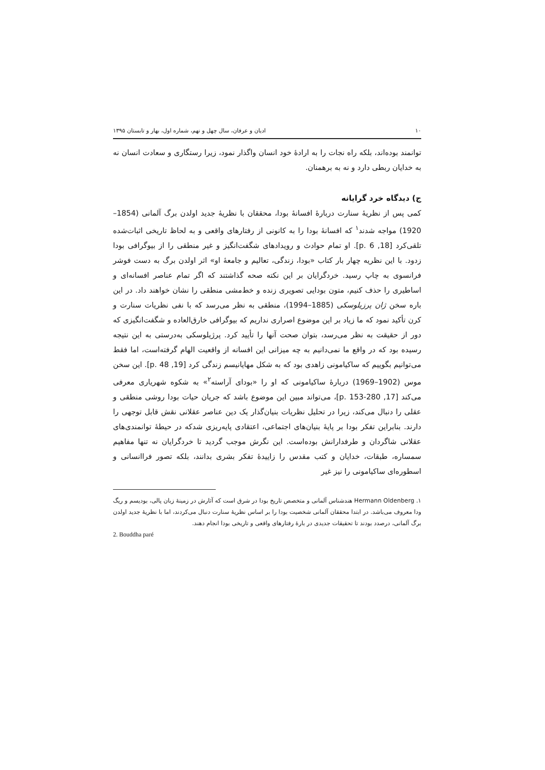۱۰ ادیان و عرفان، سال چهل و نهم، شماره اول، بهار و تابستان ۱۳۹۵
توانمند بوده‌اند، بلکه راه نجات را به ارادهٔ خود انسان واگذار نمود، زیرا رستگاری و سعادت انسان نه به خدایان ربطی دارد و نه به برهمنان.
ج) دیدگاه خرد گرایانه
کمی پس از نظریهٔ سنارت دربارهٔ افسانهٔ بودا، محققان با نظریهٔ جدید اولدن برگ آلمانی (1854–1920) مواجه شدند<sup>۱</sup> که افسانهٔ بودا را به کانونی از رفتارهای واقعی و به لحاظ تاریخی اثبات‌شده تلقی‌کرد [18, p. 6]. او تمام حوادث و رویدادهای شگفت‌انگیز و غیر منطقی را از بیوگرافی بودا زدود. با این نظریه چهار بار کتاب «بودا، زندگی، تعالیم و جامعهٔ او» اثر اولدن برگ به دست فوشر فرانسوی به چاپ رسید. خردگرایان بر این نکته صحه گذاشتند که اگر تمام عناصر افسانه‌ای و اساطیری را حذف کنیم، متون بودایی تصویری زنده و خط‌مشی منطقی را نشان خواهند داد. در این باره سخن ژان پرزیلوسکی (1885–1994)، منطقی به نظر می‌رسد که با نفی نظریات سنارت و کرن تأکید نمود که ما زیاد بر این موضوع اصراری نداریم که بیوگرافی خارق‌العاده و شگفت‌انگیزی که دور از حقیقت به نظر می‌رسد، بتوان صحت آنها را تأیید کرد. پرژیلوسکی به‌درستی به این نتیجه رسیده بود که در واقع ما نمی‌دانیم به چه میزانی این افسانه از واقعیت الهام گرفته‌است، اما فقط می‌توانیم بگوییم که ساکیامونی زاهدی بود که به شکل مهایانیسم زندگی کرد [19, p. 48]. این سخن موس (1902–1969) دربارهٔ ساکیامونی که او را «بودای آراسته<sup>۲</sup>» به شکوه شهریاری معرفی می‌کند [17, p. 153-280]، می‌تواند مبین این موضوع باشد که جریان حیات بودا روشی منطقی و عقلی را دنبال می‌کند، زیرا در تحلیل نظریات بنیان‌گذار یک دین عناصر عقلانی نقش قابل توجهی را دارند. بنابراین تفکر بودا بر پایهٔ بنیان‌های اجتماعی، اعتقادی پایه‌ریزی شدکه در حیطهٔ توانمندی‌های عقلانی شاگردان و طرفدارانش بوده‌است. این نگرش موجب گردید تا خردگرایان نه تنها مفاهیم سمساره، طبقات، خدایان و کتب مقدس را زاییدهٔ تفکر بشری بدانند، بلکه تصور فراانسانی و اسطوره‌ای ساکیامونی را نیز غیر
۱. Hermann Oldenberg هندشناس آلمانی و متخصص تاریخ بودا در شرق است که آثارش در زمینهٔ زبان پالی، بودیسم و ریگ ودا معروف می‌باشد. در ابتدا محققان آلمانی شخصیت بودا را بر اساس نظریهٔ سنارت دنبال می‌کردند، اما با نظریهٔ جدید اولدن برگ آلمانی، درصدد بودند تا تحقیقات جدیدی در بارهٔ رفتارهای واقعی و تاریخی بودا انجام دهند.
2. Bouddha paré